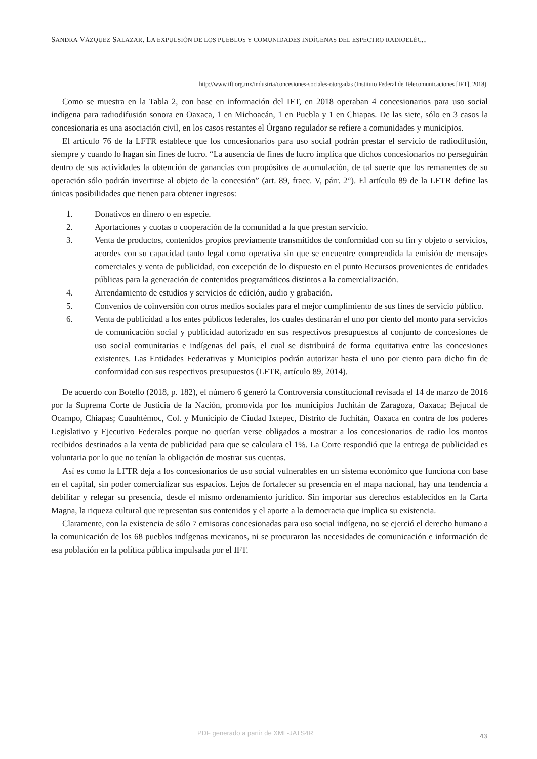SANDRA VÁZQUEZ SALAZAR. LA EXPULSIÓN DE LOS PUEBLOS Y COMUNIDADES INDÍGENAS DEL ESPECTRO RADIOELÉC...
http://www.ift.org.mx/industria/concesiones-sociales-otorgadas (Instituto Federal de Telecomunicaciones [IFT], 2018).
Como se muestra en la Tabla 2, con base en información del IFT, en 2018 operaban 4 concesionarios para uso social indígena para radiodifusión sonora en Oaxaca, 1 en Michoacán, 1 en Puebla y 1 en Chiapas. De las siete, sólo en 3 casos la concesionaria es una asociación civil, en los casos restantes el Órgano regulador se refiere a comunidades y municipios.
El artículo 76 de la LFTR establece que los concesionarios para uso social podrán prestar el servicio de radiodifusión, siempre y cuando lo hagan sin fines de lucro. “La ausencia de fines de lucro implica que dichos concesionarios no perseguirán dentro de sus actividades la obtención de ganancias con propósitos de acumulación, de tal suerte que los remanentes de su operación sólo podrán invertirse al objeto de la concesión” (art. 89, fracc. V, párr. 2°). El artículo 89 de la LFTR define las únicas posibilidades que tienen para obtener ingresos:
1. Donativos en dinero o en especie.
2. Aportaciones y cuotas o cooperación de la comunidad a la que prestan servicio.
3. Venta de productos, contenidos propios previamente transmitidos de conformidad con su fin y objeto o servicios, acordes con su capacidad tanto legal como operativa sin que se encuentre comprendida la emisión de mensajes comerciales y venta de publicidad, con excepción de lo dispuesto en el punto Recursos provenientes de entidades públicas para la generación de contenidos programáticos distintos a la comercialización.
4. Arrendamiento de estudios y servicios de edición, audio y grabación.
5. Convenios de coinversión con otros medios sociales para el mejor cumplimiento de sus fines de servicio público.
6. Venta de publicidad a los entes públicos federales, los cuales destinarán el uno por ciento del monto para servicios de comunicación social y publicidad autorizado en sus respectivos presupuestos al conjunto de concesiones de uso social comunitarias e indígenas del país, el cual se distribuirá de forma equitativa entre las concesiones existentes. Las Entidades Federativas y Municipios podrán autorizar hasta el uno por ciento para dicho fin de conformidad con sus respectivos presupuestos (LFTR, artículo 89, 2014).
De acuerdo con Botello (2018, p. 182), el número 6 generó la Controversia constitucional revisada el 14 de marzo de 2016 por la Suprema Corte de Justicia de la Nación, promovida por los municipios Juchitán de Zaragoza, Oaxaca; Bejucal de Ocampo, Chiapas; Cuauhtémoc, Col. y Municipio de Ciudad Ixtepec, Distrito de Juchitán, Oaxaca en contra de los poderes Legislativo y Ejecutivo Federales porque no querían verse obligados a mostrar a los concesionarios de radio los montos recibidos destinados a la venta de publicidad para que se calculara el 1%. La Corte respondió que la entrega de publicidad es voluntaria por lo que no tenían la obligación de mostrar sus cuentas.
Así es como la LFTR deja a los concesionarios de uso social vulnerables en un sistema económico que funciona con base en el capital, sin poder comercializar sus espacios. Lejos de fortalecer su presencia en el mapa nacional, hay una tendencia a debilitar y relegar su presencia, desde el mismo ordenamiento jurídico. Sin importar sus derechos establecidos en la Carta Magna, la riqueza cultural que representan sus contenidos y el aporte a la democracia que implica su existencia.
Claramente, con la existencia de sólo 7 emisoras concesionadas para uso social indígena, no se ejerció el derecho humano a la comunicación de los 68 pueblos indígenas mexicanos, ni se procuraron las necesidades de comunicación e información de esa población en la política pública impulsada por el IFT.
PDF generado a partir de XML-JATS4R 43